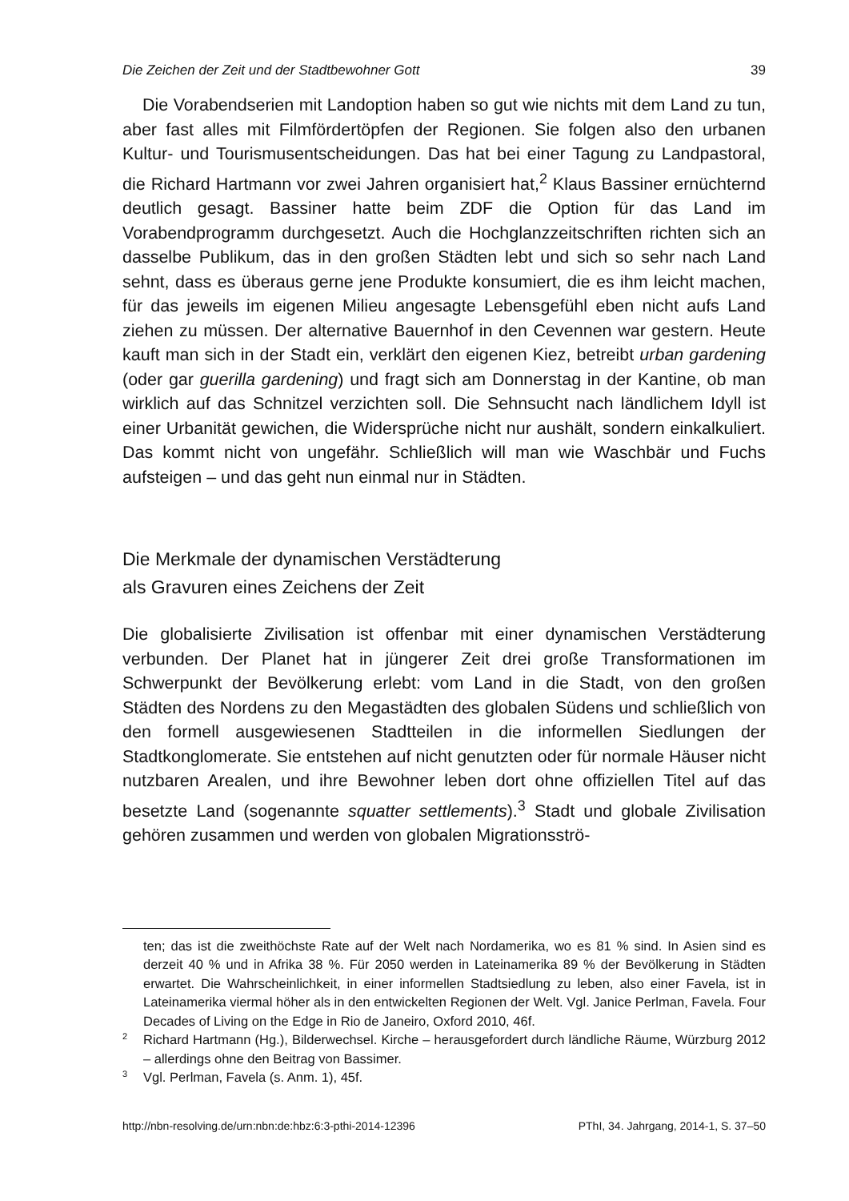Die Zeichen der Zeit und der Stadtbewohner Gott 39
Die Vorabendserien mit Landoption haben so gut wie nichts mit dem Land zu tun, aber fast alles mit Filmfördertöpfen der Regionen. Sie folgen also den urbanen Kultur- und Tourismusentscheidungen. Das hat bei einer Tagung zu Landpastoral, die Richard Hartmann vor zwei Jahren organisiert hat,<sup>2</sup> Klaus Bassiner ernüchternd deutlich gesagt. Bassiner hatte beim ZDF die Option für das Land im Vorabendprogramm durchgesetzt. Auch die Hochglanzzeitschriften richten sich an dasselbe Publikum, das in den großen Städten lebt und sich so sehr nach Land sehnt, dass es überaus gerne jene Produkte konsumiert, die es ihm leicht machen, für das jeweils im eigenen Milieu angesagte Lebensgefühl eben nicht aufs Land ziehen zu müssen. Der alternative Bauernhof in den Cevennen war gestern. Heute kauft man sich in der Stadt ein, verklärt den eigenen Kiez, betreibt urban gardening (oder gar guerilla gardening) und fragt sich am Donnerstag in der Kantine, ob man wirklich auf das Schnitzel verzichten soll. Die Sehnsucht nach ländlichem Idyll ist einer Urbanität gewichen, die Widersprüche nicht nur aushält, sondern einkalkuliert. Das kommt nicht von ungefähr. Schließlich will man wie Waschbär und Fuchs aufsteigen – und das geht nun einmal nur in Städten.
Die Merkmale der dynamischen Verstädterung
als Gravuren eines Zeichens der Zeit
Die globalisierte Zivilisation ist offenbar mit einer dynamischen Verstädterung verbunden. Der Planet hat in jüngerer Zeit drei große Transformationen im Schwerpunkt der Bevölkerung erlebt: vom Land in die Stadt, von den großen Städten des Nordens zu den Megastädten des globalen Südens und schließlich von den formell ausgewiesenen Stadtteilen in die informellen Siedlungen der Stadtkonglomerate. Sie entstehen auf nicht genutzten oder für normale Häuser nicht nutzbaren Arealen, und ihre Bewohner leben dort ohne offiziellen Titel auf das besetzte Land (sogenannte squatter settlements).<sup>3</sup> Stadt und globale Zivilisation gehören zusammen und werden von globalen Migrationsströ-
ten; das ist die zweithöchste Rate auf der Welt nach Nordamerika, wo es 81 % sind. In Asien sind es derzeit 40 % und in Afrika 38 %. Für 2050 werden in Lateinamerika 89 % der Bevölkerung in Städten erwartet. Die Wahrscheinlichkeit, in einer informellen Stadtsiedlung zu leben, also einer Favela, ist in Lateinamerika viermal höher als in den entwickelten Regionen der Welt. Vgl. Janice Perlman, Favela. Four Decades of Living on the Edge in Rio de Janeiro, Oxford 2010, 46f.
2 Richard Hartmann (Hg.), Bilderwechsel. Kirche – herausgefordert durch ländliche Räume, Würzburg 2012 – allerdings ohne den Beitrag von Bassimer.
3 Vgl. Perlman, Favela (s. Anm. 1), 45f.
http://nbn-resolving.de/urn:nbn:de:hbz:6:3-pthi-2014-12396 PThI, 34. Jahrgang, 2014-1, S. 37–50